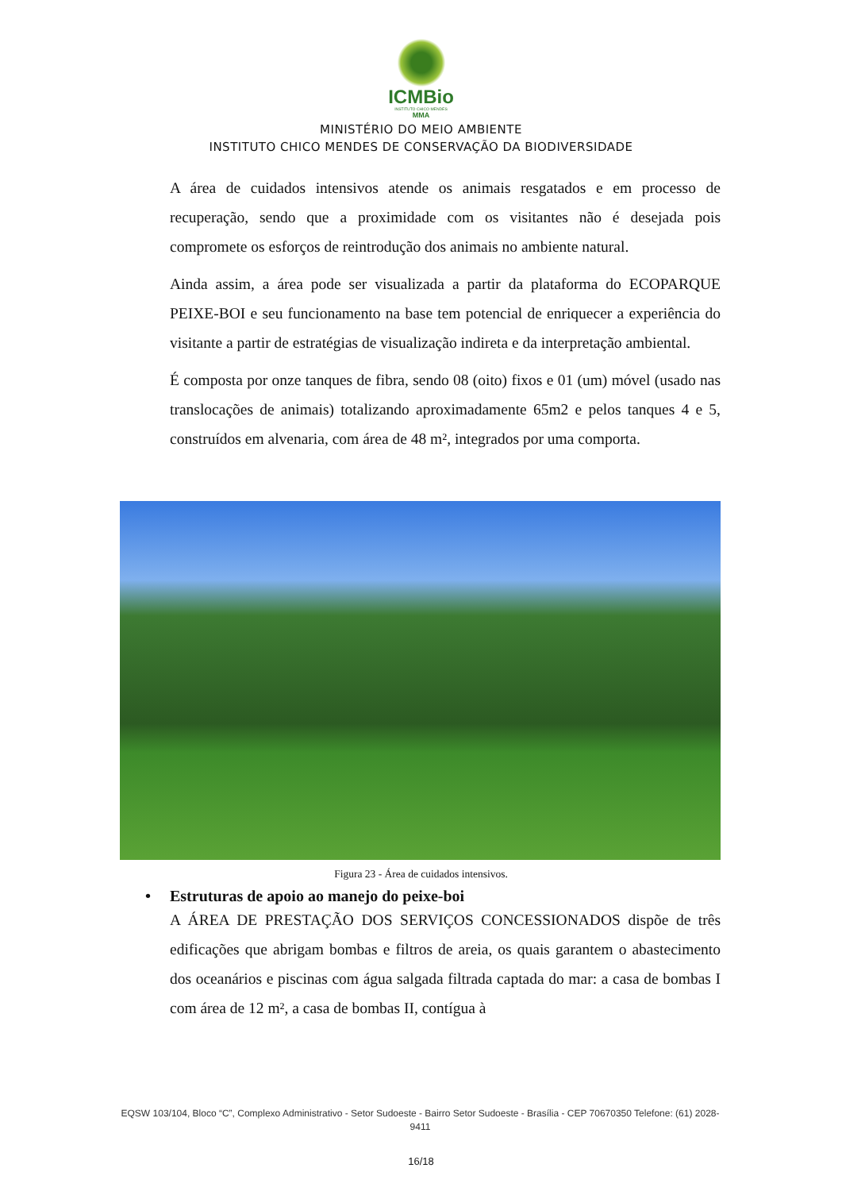ICMBio
INSTITUTO CHICO MENDES
MMA
MINISTÉRIO DO MEIO AMBIENTE
INSTITUTO CHICO MENDES DE CONSERVAÇÃO DA BIODIVERSIDADE
A área de cuidados intensivos atende os animais resgatados e em processo de recuperação, sendo que a proximidade com os visitantes não é desejada pois compromete os esforços de reintrodução dos animais no ambiente natural.
Ainda assim, a área pode ser visualizada a partir da plataforma do ECOPARQUE PEIXE-BOI e seu funcionamento na base tem potencial de enriquecer a experiência do visitante a partir de estratégias de visualização indireta e da interpretação ambiental.
É composta por onze tanques de fibra, sendo 08 (oito) fixos e 01 (um) móvel (usado nas translocações de animais) totalizando aproximadamente 65m2 e pelos tanques 4 e 5, construídos em alvenaria, com área de 48 m², integrados por uma comporta.
Figura 23 - Área de cuidados intensivos.
• Estruturas de apoio ao manejo do peixe-boi
A ÁREA DE PRESTAÇÃO DOS SERVIÇOS CONCESSIONADOS dispõe de três edificações que abrigam bombas e filtros de areia, os quais garantem o abastecimento dos oceanários e piscinas com água salgada filtrada captada do mar: a casa de bombas I com área de 12 m², a casa de bombas II, contígua à
EQSW 103/104, Bloco “C”, Complexo Administrativo - Setor Sudoeste - Bairro Setor Sudoeste - Brasília - CEP 70670350 Telefone: (61) 2028-9411
16/18